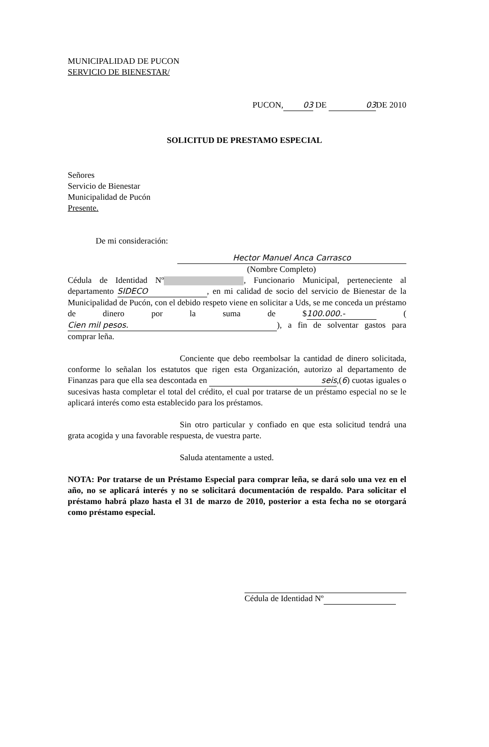MUNICIPALIDAD DE PUCON
SERVICIO DE BIENESTAR/
PUCON, 03 DE 03 DE 2010
SOLICITUD DE PRESTAMO ESPECIAL
Señores
Servicio de Bienestar
Municipalidad de Pucón
Presente.
De mi consideración:
Hector Manuel Anca Carrasco
(Nombre Completo)
Cédula de Identidad Nº , Funcionario Municipal, perteneciente al departamento SIDECO, en mi calidad de socio del servicio de Bienestar de la Municipalidad de Pucón, con el debido respeto viene en solicitar a Uds, se me conceda un préstamo de dinero por la suma de $ 100.000.- (Cien mil pesos.), a fin de solventar gastos para comprar leña.
Conciente que debo reembolsar la cantidad de dinero solicitada, conforme lo señalan los estatutos que rigen esta Organización, autorizo al departamento de Finanzas para que ella sea descontada en seis,(6) cuotas iguales o sucesivas hasta completar el total del crédito, el cual por tratarse de un préstamo especial no se le aplicará interés como esta establecido para los préstamos.
Sin otro particular y confiado en que esta solicitud tendrá una grata acogida y una favorable respuesta, de vuestra parte.
Saluda atentamente a usted.
NOTA: Por tratarse de un Préstamo Especial para comprar leña, se dará solo una vez en el año, no se aplicará interés y no se solicitará documentación de respaldo. Para solicitar el préstamo habrá plazo hasta el 31 de marzo de 2010, posterior a esta fecha no se otorgará como préstamo especial.
Cédula de Identidad Nº